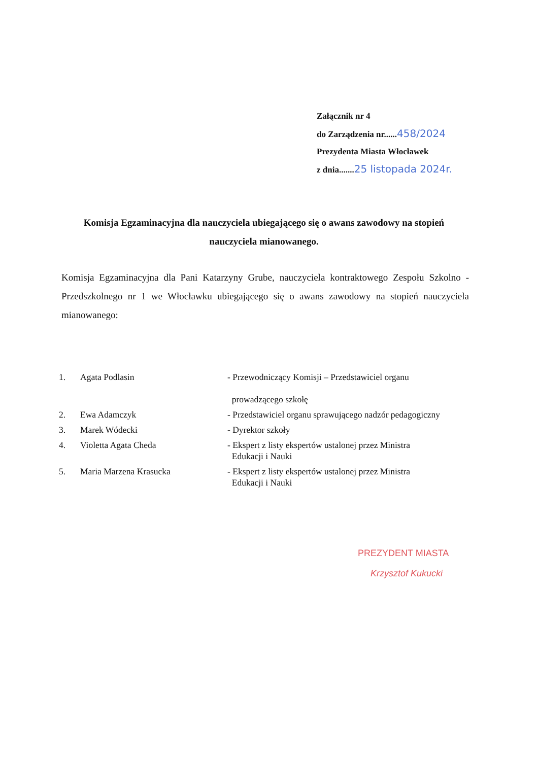Załącznik nr 4
do Zarządzenia nr......458/2024
Prezydenta Miasta Włocławek
z dnia.......25 listopada 2024r.
Komisja Egzaminacyjna dla nauczyciela ubiegającego się o awans zawodowy na stopień nauczyciela mianowanego.
Komisja Egzaminacyjna dla Pani Katarzyny Grube, nauczyciela kontraktowego Zespołu Szkolno - Przedszkolnego nr 1 we Włocławku ubiegającego się o awans zawodowy na stopień nauczyciela mianowanego:
| 1. | Agata Podlasin | - Przewodniczący Komisji – Przedstawiciel organu prowadzącego szkołę |
| 2. | Ewa Adamczyk | - Przedstawiciel organu sprawującego nadzór pedagogiczny |
| 3. | Marek Wódecki | - Dyrektor szkoły |
| 4. | Violetta Agata Cheda | - Ekspert z listy ekspertów ustalonej przez Ministra Edukacji i Nauki |
| 5. | Maria Marzena Krasucka | - Ekspert z listy ekspertów ustalonej przez Ministra Edukacji i Nauki |
PREZYDENT MIASTA
Krzysztof Kukucki